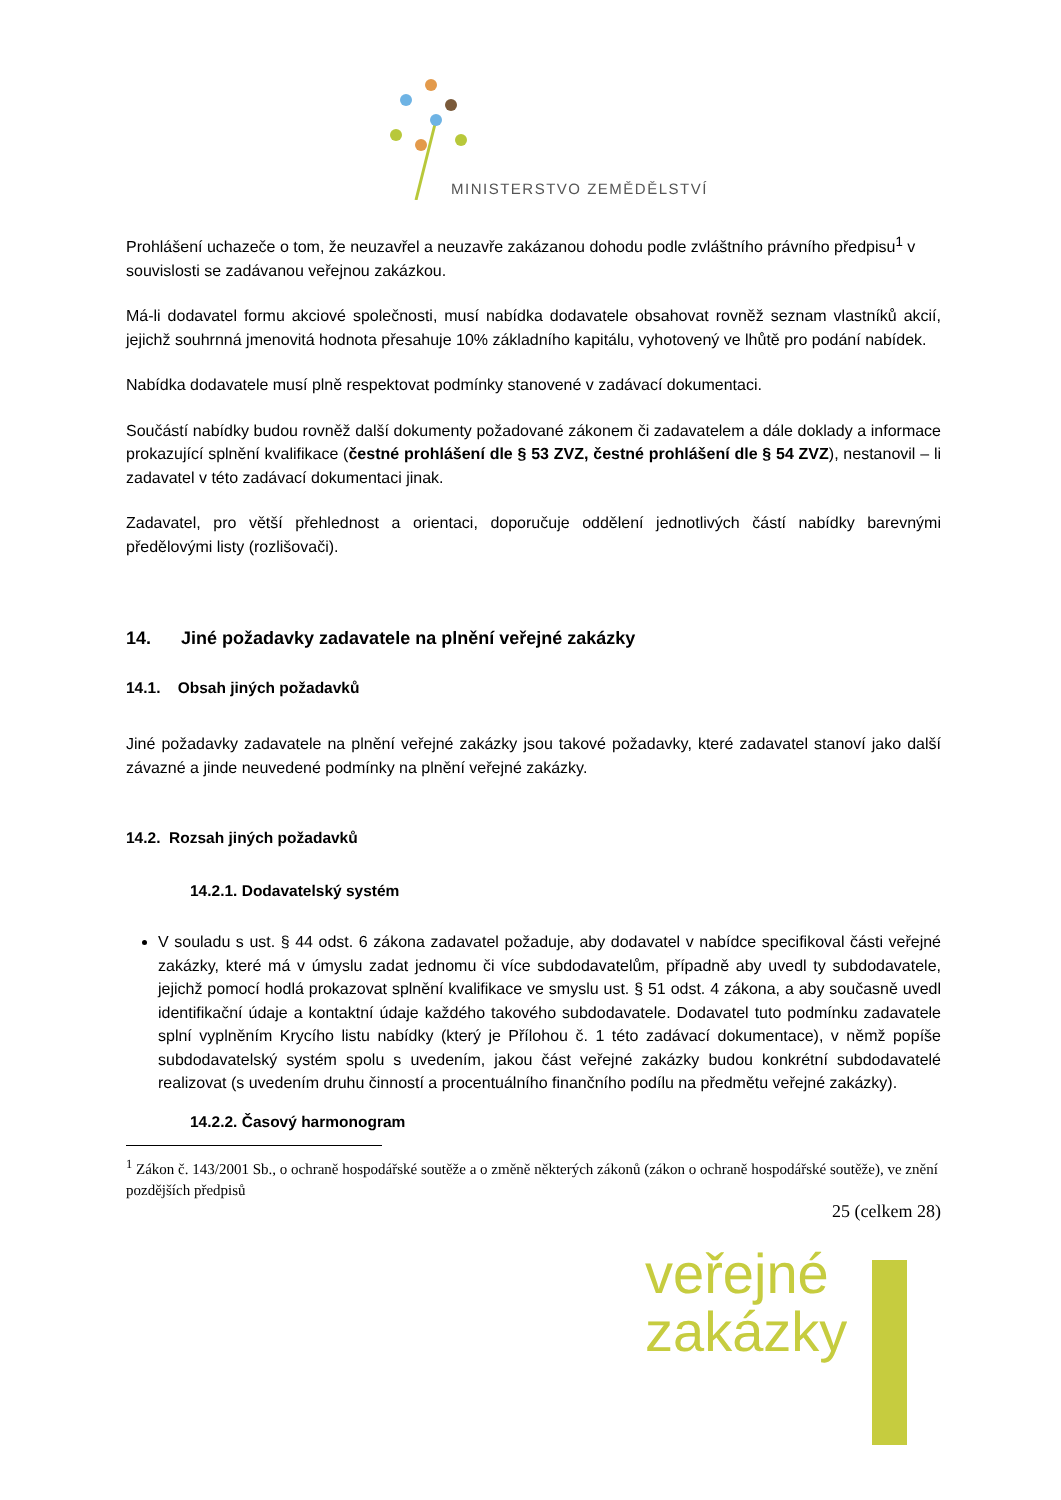veřejné
zakázky
MINISTERSTVO ZEMĚDĚLSTVÍ
Prohlášení uchazeče o tom, že neuzavřel a neuzavře zakázanou dohodu podle zvláštního právního předpisu<sup>1</sup> v souvislosti se zadávanou veřejnou zakázkou.
Má-li dodavatel formu akciové společnosti, musí nabídka dodavatele obsahovat rovněž seznam vlastníků akcií, jejichž souhrnná jmenovitá hodnota přesahuje 10% základního kapitálu, vyhotovený ve lhůtě pro podání nabídek.
Nabídka dodavatele musí plně respektovat podmínky stanovené v zadávací dokumentaci.
Součástí nabídky budou rovněž další dokumenty požadované zákonem či zadavatelem a dále doklady a informace prokazující splnění kvalifikace (čestné prohlášení dle § 53 ZVZ, čestné prohlášení dle § 54 ZVZ), nestanovil – li zadavatel v této zadávací dokumentaci jinak.
Zadavatel, pro větší přehlednost a orientaci, doporučuje oddělení jednotlivých částí nabídky barevnými předělovými listy (rozlišovači).
14. Jiné požadavky zadavatele na plnění veřejné zakázky
14.1. Obsah jiných požadavků
Jiné požadavky zadavatele na plnění veřejné zakázky jsou takové požadavky, které zadavatel stanoví jako další závazné a jinde neuvedené podmínky na plnění veřejné zakázky.
14.2. Rozsah jiných požadavků
14.2.1. Dodavatelský systém
V souladu s ust. § 44 odst. 6 zákona zadavatel požaduje, aby dodavatel v nabídce specifikoval části veřejné zakázky, které má v úmyslu zadat jednomu či více subdodavatelům, případně aby uvedl ty subdodavatele, jejichž pomocí hodlá prokazovat splnění kvalifikace ve smyslu ust. § 51 odst. 4 zákona, a aby současně uvedl identifikační údaje a kontaktní údaje každého takového subdodavatele. Dodavatel tuto podmínku zadavatele splní vyplněním Krycího listu nabídky (který je Přílohou č. 1 této zadávací dokumentace), v němž popíše subdodavatelský systém spolu s uvedením, jakou část veřejné zakázky budou konkrétní subdodavatelé realizovat (s uvedením druhu činností a procentuálního finančního podílu na předmětu veřejné zakázky).
14.2.2. Časový harmonogram
<sup>1</sup> Zákon č. 143/2001 Sb., o ochraně hospodářské soutěže a o změně některých zákonů (zákon o ochraně hospodářské soutěže), ve znění pozdějších předpisů
25 (celkem 28)